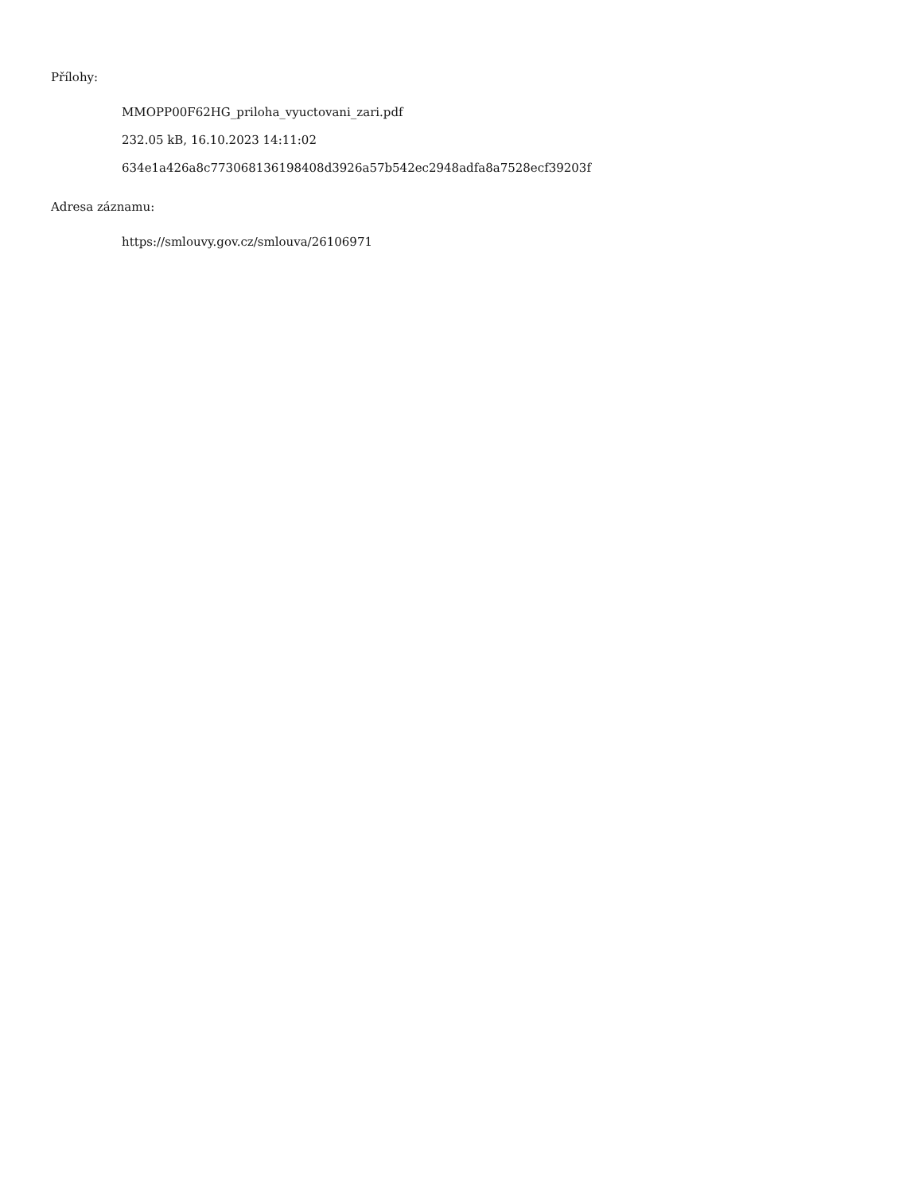Přílohy:
MMOPP00F62HG_priloha_vyuctovani_zari.pdf
232.05 kB, 16.10.2023 14:11:02
634e1a426a8c773068136198408d3926a57b542ec2948adfa8a7528ecf39203f
Adresa záznamu:
https://smlouvy.gov.cz/smlouva/26106971